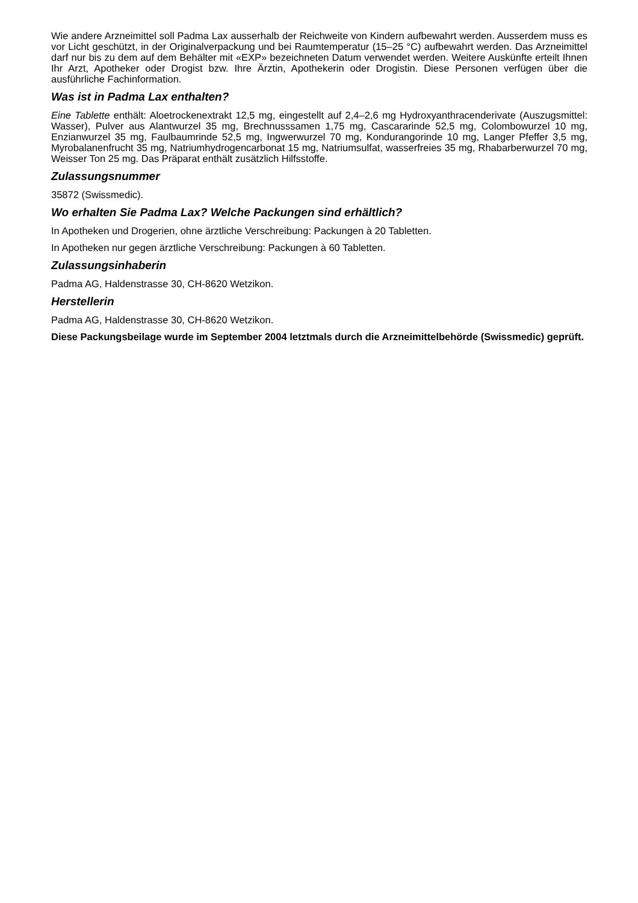Wie andere Arzneimittel soll Padma Lax ausserhalb der Reichweite von Kindern aufbewahrt werden. Ausserdem muss es vor Licht geschützt, in der Originalverpackung und bei Raumtemperatur (15–25 °C) aufbewahrt werden. Das Arzneimittel darf nur bis zu dem auf dem Behälter mit «EXP» bezeichneten Datum verwendet werden. Weitere Auskünfte erteilt Ihnen Ihr Arzt, Apotheker oder Drogist bzw. Ihre Ärztin, Apothekerin oder Drogistin. Diese Personen verfügen über die ausführliche Fachinformation.
Was ist in Padma Lax enthalten?
Eine Tablette enthält: Aloetrockenextrakt 12,5 mg, eingestellt auf 2,4–2,6 mg Hydroxyanthracenderivate (Auszugsmittel: Wasser), Pulver aus Alantwurzel 35 mg, Brechnusssamen 1,75 mg, Cascararinde 52,5 mg, Colombowurzel 10 mg, Enzianwurzel 35 mg, Faulbaumrinde 52,5 mg, Ingwerwurzel 70 mg, Kondurangorinde 10 mg, Langer Pfeffer 3,5 mg, Myrobalanenfrucht 35 mg, Natriumhydrogencarbonat 15 mg, Natriumsulfat, wasserfreies 35 mg, Rhabarberwurzel 70 mg, Weisser Ton 25 mg. Das Präparat enthält zusätzlich Hilfsstoffe.
Zulassungsnummer
35872 (Swissmedic).
Wo erhalten Sie Padma Lax? Welche Packungen sind erhältlich?
In Apotheken und Drogerien, ohne ärztliche Verschreibung: Packungen à 20 Tabletten.
In Apotheken nur gegen ärztliche Verschreibung: Packungen à 60 Tabletten.
Zulassungsinhaberin
Padma AG, Haldenstrasse 30, CH-8620 Wetzikon.
Herstellerin
Padma AG, Haldenstrasse 30, CH-8620 Wetzikon.
Diese Packungsbeilage wurde im September 2004 letztmals durch die Arzneimittelbehörde (Swissmedic) geprüft.